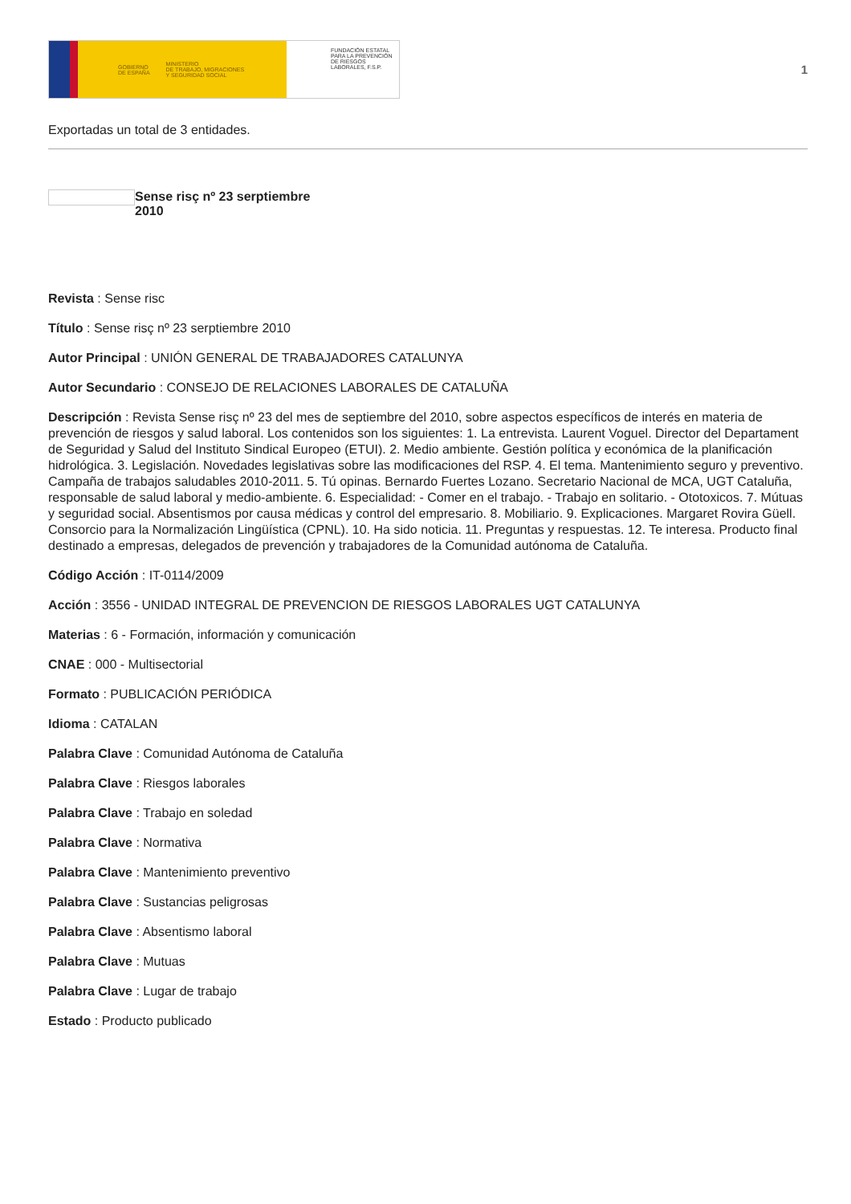GOBIERNO
DE ESPAÑA MINISTERIO
DE TRABAJO, MIGRACIONES
Y SEGURIDAD SOCIAL
FUNDACIÓN ESTATAL PARA LA PREVENCIÓN DE RIESGOS LABORALES, F.S.P.
1
Exportadas un total de 3 entidades.
Sense risç nº 23 serptiembre 2010
Revista : Sense risc
Título : Sense risç nº 23 serptiembre 2010
Autor Principal : UNIÓN GENERAL DE TRABAJADORES CATALUNYA
Autor Secundario : CONSEJO DE RELACIONES LABORALES DE CATALUÑA
Descripción : Revista Sense risç nº 23 del mes de septiembre del 2010, sobre aspectos específicos de interés en materia de prevención de riesgos y salud laboral. Los contenidos son los siguientes: 1. La entrevista. Laurent Voguel. Director del Departament de Seguridad y Salud del Instituto Sindical Europeo (ETUI). 2. Medio ambiente. Gestión política y económica de la planificación hidrológica. 3. Legislación. Novedades legislativas sobre las modificaciones del RSP. 4. El tema. Mantenimiento seguro y preventivo. Campaña de trabajos saludables 2010-2011. 5. Tú opinas. Bernardo Fuertes Lozano. Secretario Nacional de MCA, UGT Cataluña, responsable de salud laboral y medio-ambiente. 6. Especialidad: - Comer en el trabajo. - Trabajo en solitario. - Ototoxicos. 7. Mútuas y seguridad social. Absentismos por causa médicas y control del empresario. 8. Mobiliario. 9. Explicaciones. Margaret Rovira Güell. Consorcio para la Normalización Lingüística (CPNL). 10. Ha sido noticia. 11. Preguntas y respuestas. 12. Te interesa. Producto final destinado a empresas, delegados de prevención y trabajadores de la Comunidad autónoma de Cataluña.
Código Acción : IT-0114/2009
Acción : 3556 - UNIDAD INTEGRAL DE PREVENCION DE RIESGOS LABORALES UGT CATALUNYA
Materias : 6 - Formación, información y comunicación
CNAE : 000 - Multisectorial
Formato : PUBLICACIÓN PERIÓDICA
Idioma : CATALAN
Palabra Clave : Comunidad Autónoma de Cataluña
Palabra Clave : Riesgos laborales
Palabra Clave : Trabajo en soledad
Palabra Clave : Normativa
Palabra Clave : Mantenimiento preventivo
Palabra Clave : Sustancias peligrosas
Palabra Clave : Absentismo laboral
Palabra Clave : Mutuas
Palabra Clave : Lugar de trabajo
Estado : Producto publicado